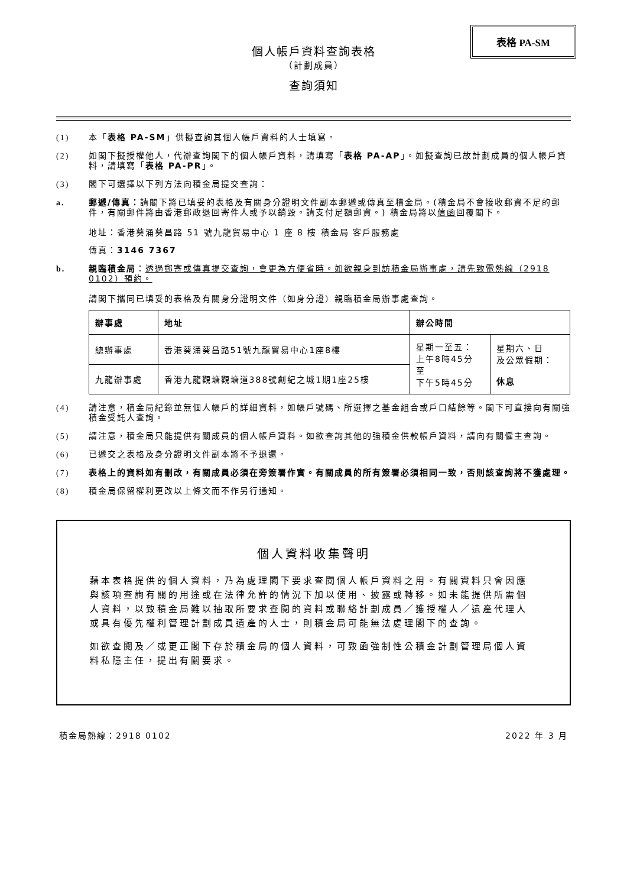表格 PA-SM
個人帳戶資料查詢表格
（計劃成員）
查詢須知
(1) 本「表格 PA-SM」供擬查詢其個人帳戶資料的人士填寫。
(2) 如閣下擬授權他人，代辦查詢閣下的個人帳戶資料，請填寫「表格 PA-AP」。如擬查詢已故計劃成員的個人帳戶資料，請填寫「表格 PA-PR」。
(3) 閣下可選擇以下列方法向積金局提交查詢：
a. 郵遞/傳真：請閣下將已填妥的表格及有關身分證明文件副本郵遞或傳真至積金局。(積金局不會接收郵資不足的郵件，有關郵件將由香港郵政退回寄件人或予以銷毀。請支付足額郵資。) 積金局將以信函回覆閣下。
地址：香港葵涌葵昌路 51 號九龍貿易中心 1 座 8 樓 積金局 客戶服務處
傳真：3146 7367
b. 親臨積金局：透過郵寄或傳真提交查詢，會更為方便省時。如欲親身到訪積金局辦事處，請先致電熱線（2918 0102）預約。
請閣下攜同已填妥的表格及有關身分證明文件（如身分證）親臨積金局辦事處查詢。
| 辦事處 | 地址 | 辦公時間 | |
| --- | --- | --- | --- |
| 總辦事處 | 香港葵涌葵昌路51號九龍貿易中心1座8樓 | 星期一至五： 上午8時45分 至 下午5時45分 | 星期六、日 及公眾假期： 休息 |
| 九龍辦事處 | 香港九龍觀塘觀塘道388號創紀之城1期1座25樓 | | |
(4) 請注意，積金局紀錄並無個人帳戶的詳細資料，如帳戶號碼、所選擇之基金組合或戶口結餘等。閣下可直接向有關強積金受託人查詢。
(5) 請注意，積金局只能提供有關成員的個人帳戶資料。如欲查詢其他的強積金供款帳戶資料，請向有關僱主查詢。
(6) 已遞交之表格及身分證明文件副本將不予退還。
(7) 表格上的資料如有刪改，有關成員必須在旁簽署作實。有關成員的所有簽署必須相同一致，否則該查詢將不獲處理。
(8) 積金局保留權利更改以上條文而不作另行通知。
個人資料收集聲明
藉本表格提供的個人資料，乃為處理閣下要求查閱個人帳戶資料之用。有關資料只會因應與該項查詢有關的用途或在法律允許的情況下加以使用、披露或轉移。如未能提供所需個人資料，以致積金局難以抽取所要求查閱的資料或聯絡計劃成員／獲授權人／遺產代理人或具有優先權利管理計劃成員遺產的人士，則積金局可能無法處理閣下的查詢。
如欲查閱及／或更正閣下存於積金局的個人資料，可致函強制性公積金計劃管理局個人資料私隱主任，提出有關要求。
積金局熱線：2918 0102 2022 年 3 月